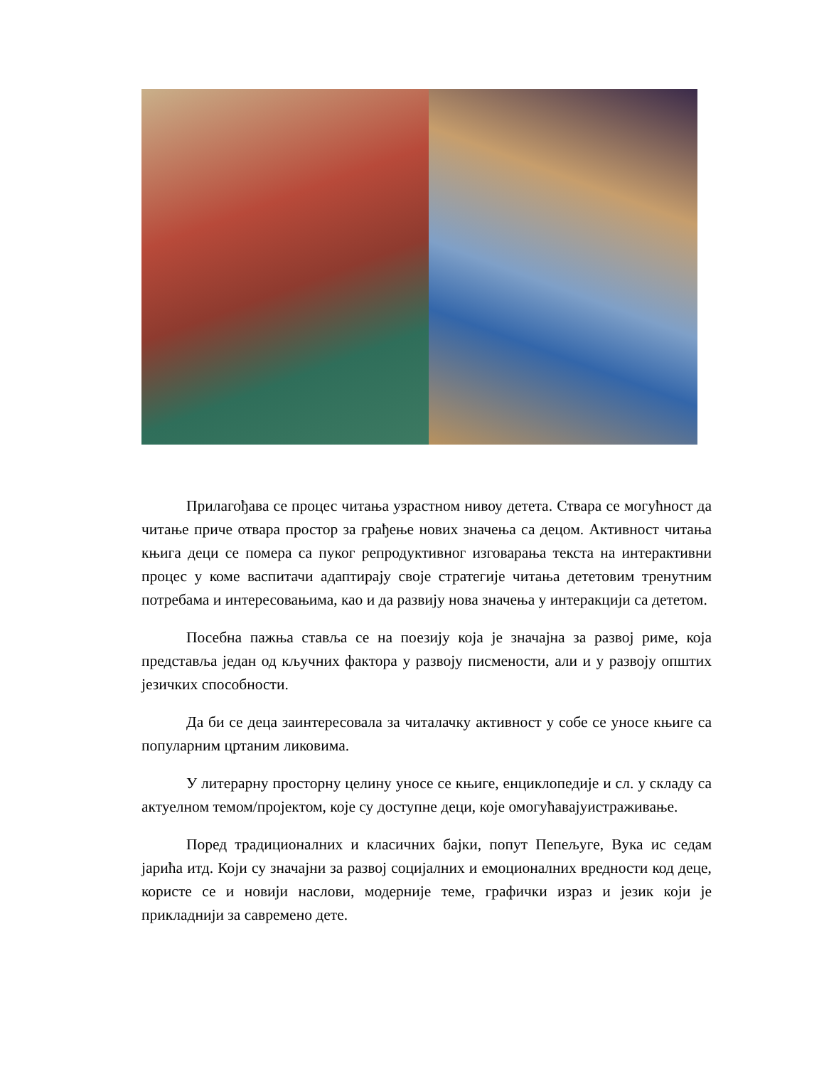Прилагођава се процес читања узрастном нивоу детета. Ствара се могућност да читање приче отвара простор за грађење нових значења са децом. Активност читања књига деци се помера са пуког репродуктивног изговарања текста на интерактивни процес у коме васпитачи адаптирају своје стратегије читања дететовим тренутним потребама и интересовањима, као и да развију нова значења у интеракцији са дететом.
Посебна пажња ставља се на поезију која је значајна за развој риме, која представља један од кључних фактора у развоју писмености, али и у развоју општих језичких способности.
Да би се деца заинтересовала за читалачку активност у собе се уносе књиге са популарним цртаним ликовима.
У литерарну просторну целину уносе се књиге, енциклопедије и сл. у складу са актуелном темом/пројектом, које су доступне деци, које омогућавајуистраживање.
Поред традиционалних и класичних бајки, попут Пепељуге, Вука ис седам јарића итд. Који су значајни за развој социјалних и емоционалних вредности код деце, користе се и новији наслови, модерније теме, графички израз и језик који је прикладнији за савремено дете.